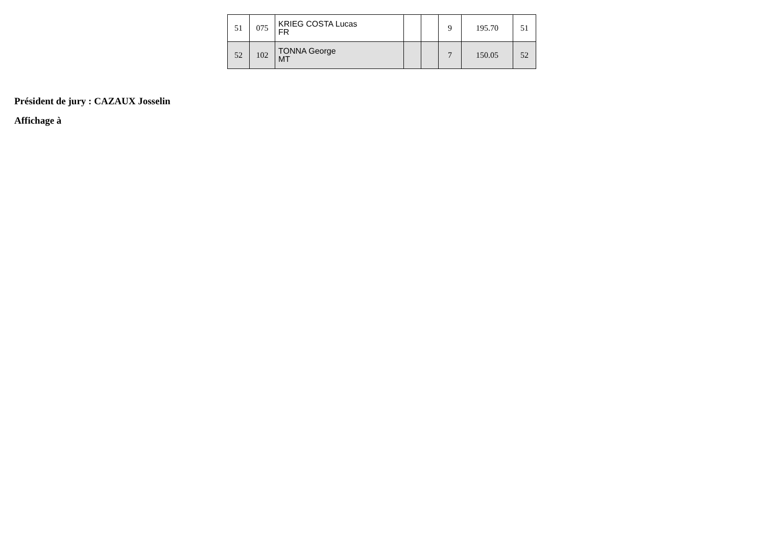| 51 | 075 | KRIEG COSTA Lucas FR | | | 9 | 195.70 | 51 |
| 52 | 102 | TONNA George MT | | | 7 | 150.05 | 52 |
Président de jury : CAZAUX Josselin
Affichage à